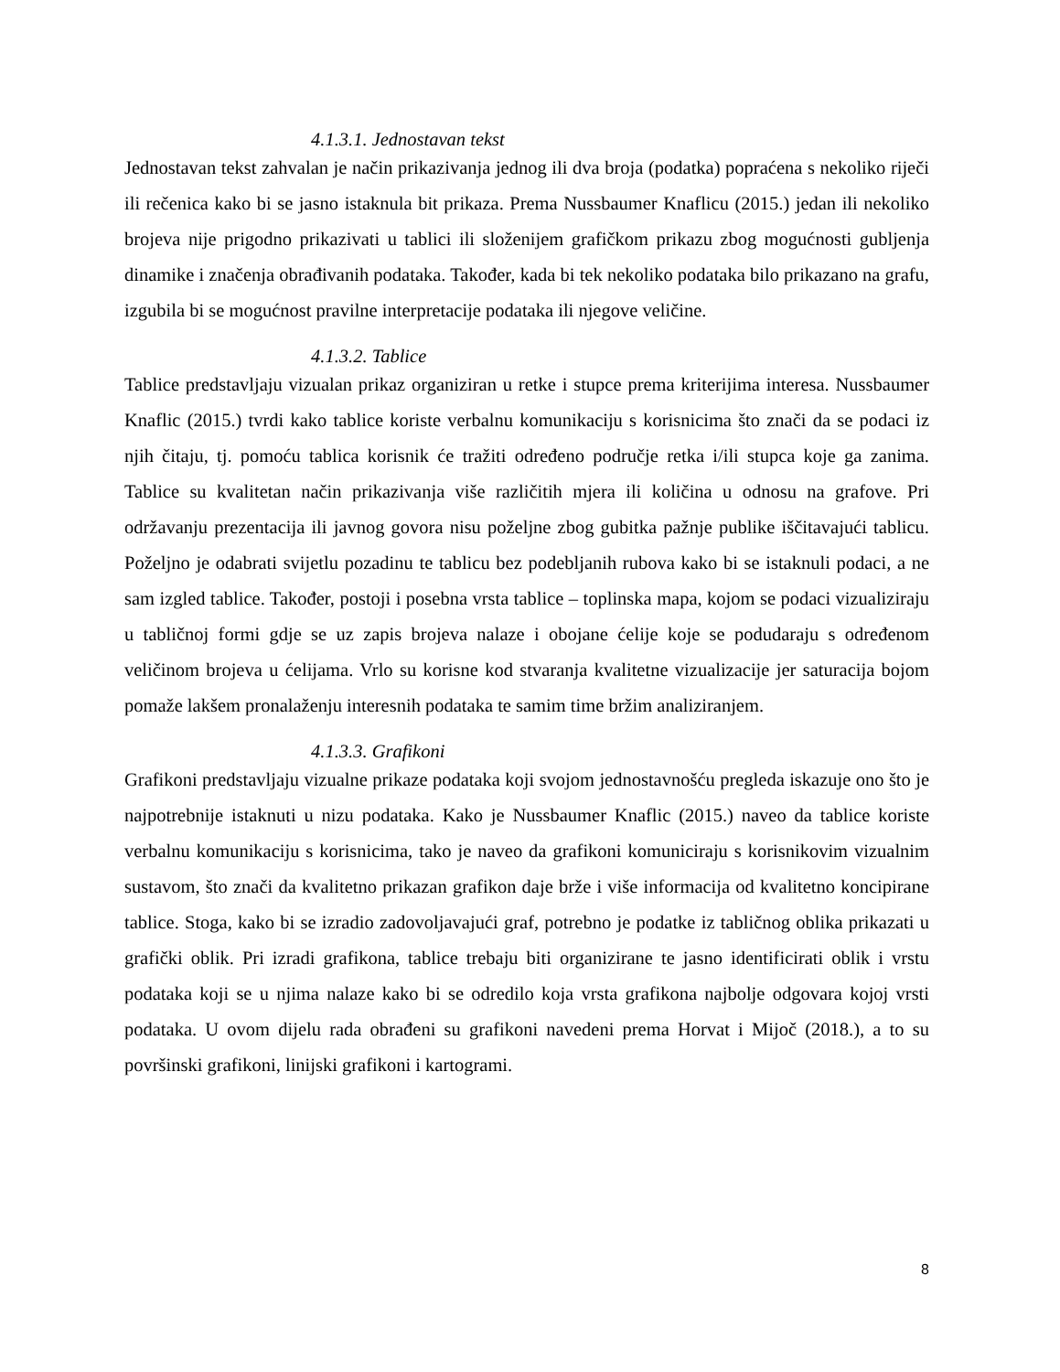4.1.3.1. Jednostavan tekst
Jednostavan tekst zahvalan je način prikazivanja jednog ili dva broja (podatka) popraćena s nekoliko riječi ili rečenica kako bi se jasno istaknula bit prikaza. Prema Nussbaumer Knaflicu (2015.) jedan ili nekoliko brojeva nije prigodno prikazivati u tablici ili složenijem grafičkom prikazu zbog mogućnosti gubljenja dinamike i značenja obrađivanih podataka. Također, kada bi tek nekoliko podataka bilo prikazano na grafu, izgubila bi se mogućnost pravilne interpretacije podataka ili njegove veličine.
4.1.3.2. Tablice
Tablice predstavljaju vizualan prikaz organiziran u retke i stupce prema kriterijima interesa. Nussbaumer Knaflic (2015.) tvrdi kako tablice koriste verbalnu komunikaciju s korisnicima što znači da se podaci iz njih čitaju, tj. pomoću tablica korisnik će tražiti određeno područje retka i/ili stupca koje ga zanima. Tablice su kvalitetan način prikazivanja više različitih mjera ili količina u odnosu na grafove. Pri održavanju prezentacija ili javnog govora nisu poželjne zbog gubitka pažnje publike iščitavajući tablicu. Poželjno je odabrati svijetlu pozadinu te tablicu bez podebljanih rubova kako bi se istaknuli podaci, a ne sam izgled tablice. Također, postoji i posebna vrsta tablice – toplinska mapa, kojom se podaci vizualiziraju u tabličnoj formi gdje se uz zapis brojeva nalaze i obojane ćelije koje se podudaraju s određenom veličinom brojeva u ćelijama. Vrlo su korisne kod stvaranja kvalitetne vizualizacije jer saturacija bojom pomaže lakšem pronalaženju interesnih podataka te samim time bržim analiziranjem.
4.1.3.3. Grafikoni
Grafikoni predstavljaju vizualne prikaze podataka koji svojom jednostavnošću pregleda iskazuje ono što je najpotrebnije istaknuti u nizu podataka. Kako je Nussbaumer Knaflic (2015.) naveo da tablice koriste verbalnu komunikaciju s korisnicima, tako je naveo da grafikoni komuniciraju s korisnikovim vizualnim sustavom, što znači da kvalitetno prikazan grafikon daje brže i više informacija od kvalitetno koncipirane tablice. Stoga, kako bi se izradio zadovoljavajući graf, potrebno je podatke iz tabličnog oblika prikazati u grafički oblik. Pri izradi grafikona, tablice trebaju biti organizirane te jasno identificirati oblik i vrstu podataka koji se u njima nalaze kako bi se odredilo koja vrsta grafikona najbolje odgovara kojoj vrsti podataka. U ovom dijelu rada obrađeni su grafikoni navedeni prema Horvat i Mijoč (2018.), a to su površinski grafikoni, linijski grafikoni i kartogrami.
8